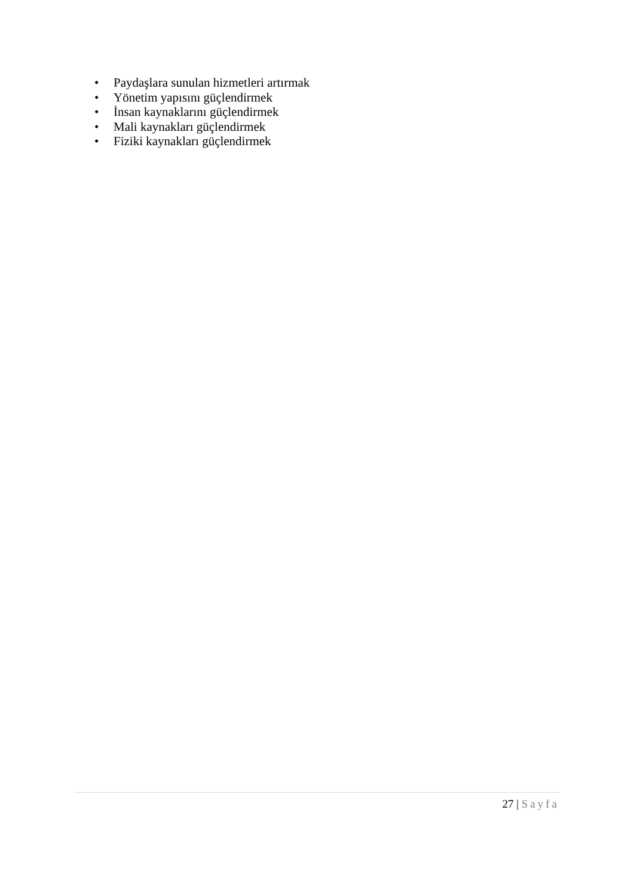• Paydaşlara sunulan hizmetleri artırmak
• Yönetim yapısını güçlendirmek
• İnsan kaynaklarını güçlendirmek
• Mali kaynakları güçlendirmek
• Fiziki kaynakları güçlendirmek
27 | Sayfa